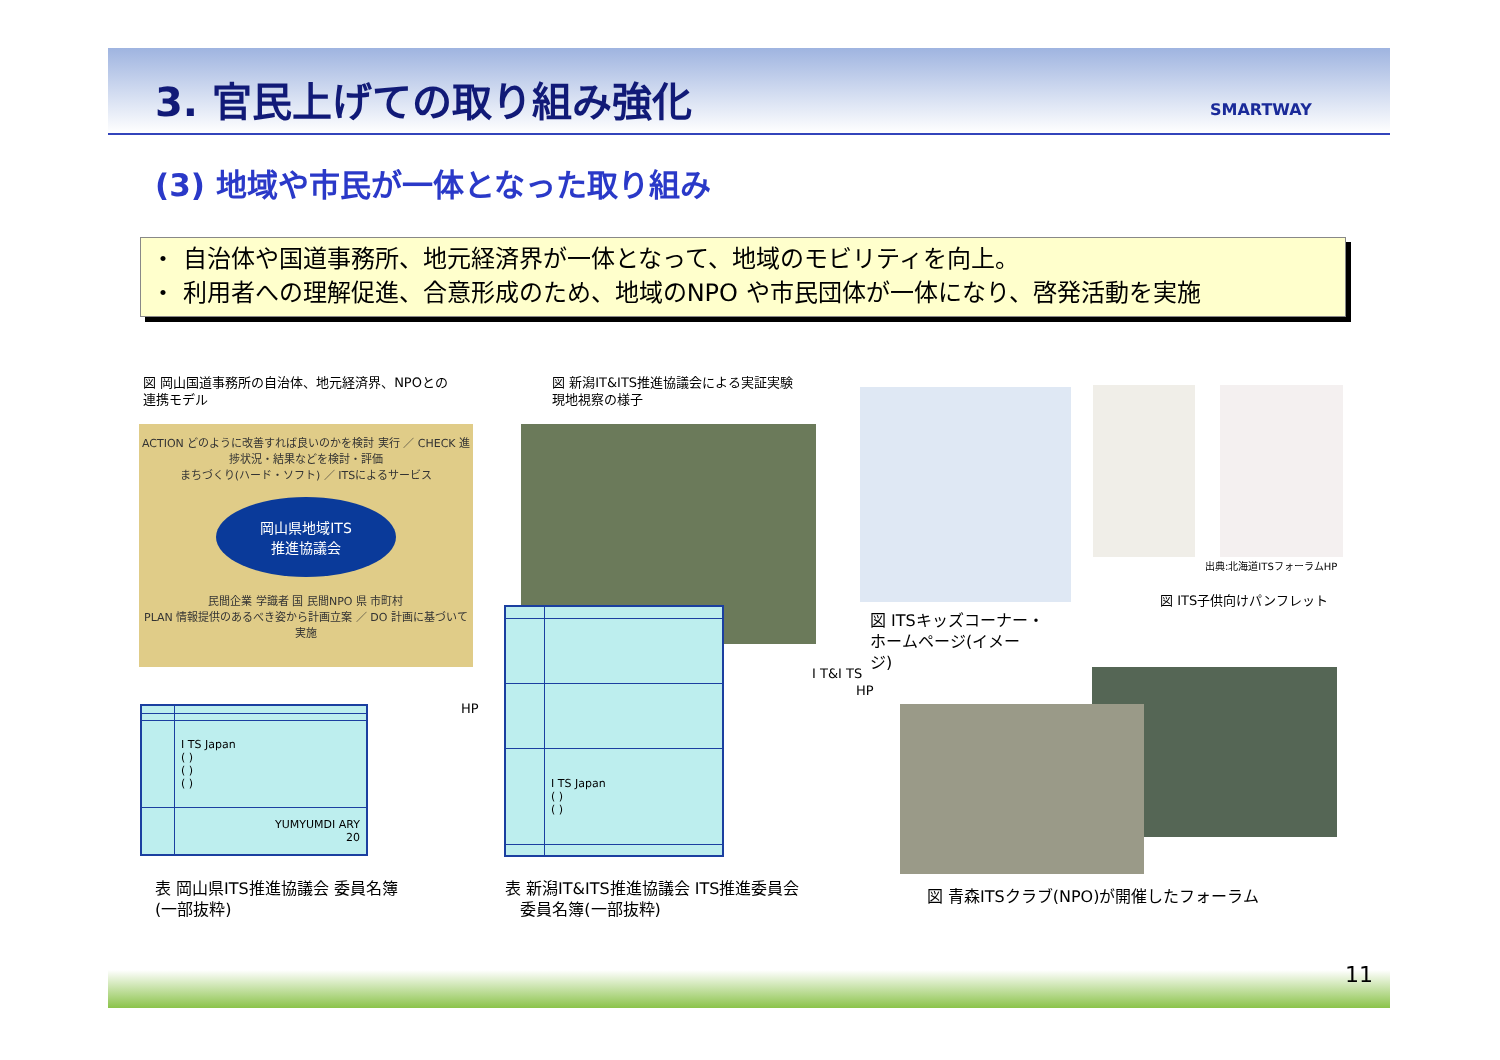3. 官民上げての取り組み強化 SMARTWAY
(3) 地域や市民が一体となった取り組み
・ 自治体や国道事務所、地元経済界が一体となって、地域のモビリティを向上。
・ 利用者への理解促進、合意形成のため、地域のNPO や市民団体が一体になり、啓発活動を実施
図 岡山国道事務所の自治体、地元経済界、NPOとの
連携モデル
ACTION どのように改善すれば良いのかを検討 実行 ／ CHECK 進捗状況・結果などを検討・評価
まちづくり(ハード・ソフト) ／ ITSによるサービス
岡山県地域ITS
推進協議会
民間企業 学識者 国 民間NPO 県 市町村
PLAN 情報提供のあるべき姿から計画立案 ／ DO 計画に基づいて実施
図 新潟IT&ITS推進協議会による実証実験
現地視察の様子
出典:北海道ITSフォーラムHP
図 ITS子供向けパンフレット
図 ITSキッズコーナー・
ホームページ(イメー
ジ)
I T&I TS
HP
HP
| | I TS Japan ( ) ( ) ( ) |
| | YUMYUMDI ARY 20 |
| | I TS Japan ( ) ( ) |
表 岡山県ITS推進協議会 委員名簿
(一部抜粋)
表 新潟IT&ITS推進協議会 ITS推進委員会
委員名簿(一部抜粋)
図 青森ITSクラブ(NPO)が開催したフォーラム
11